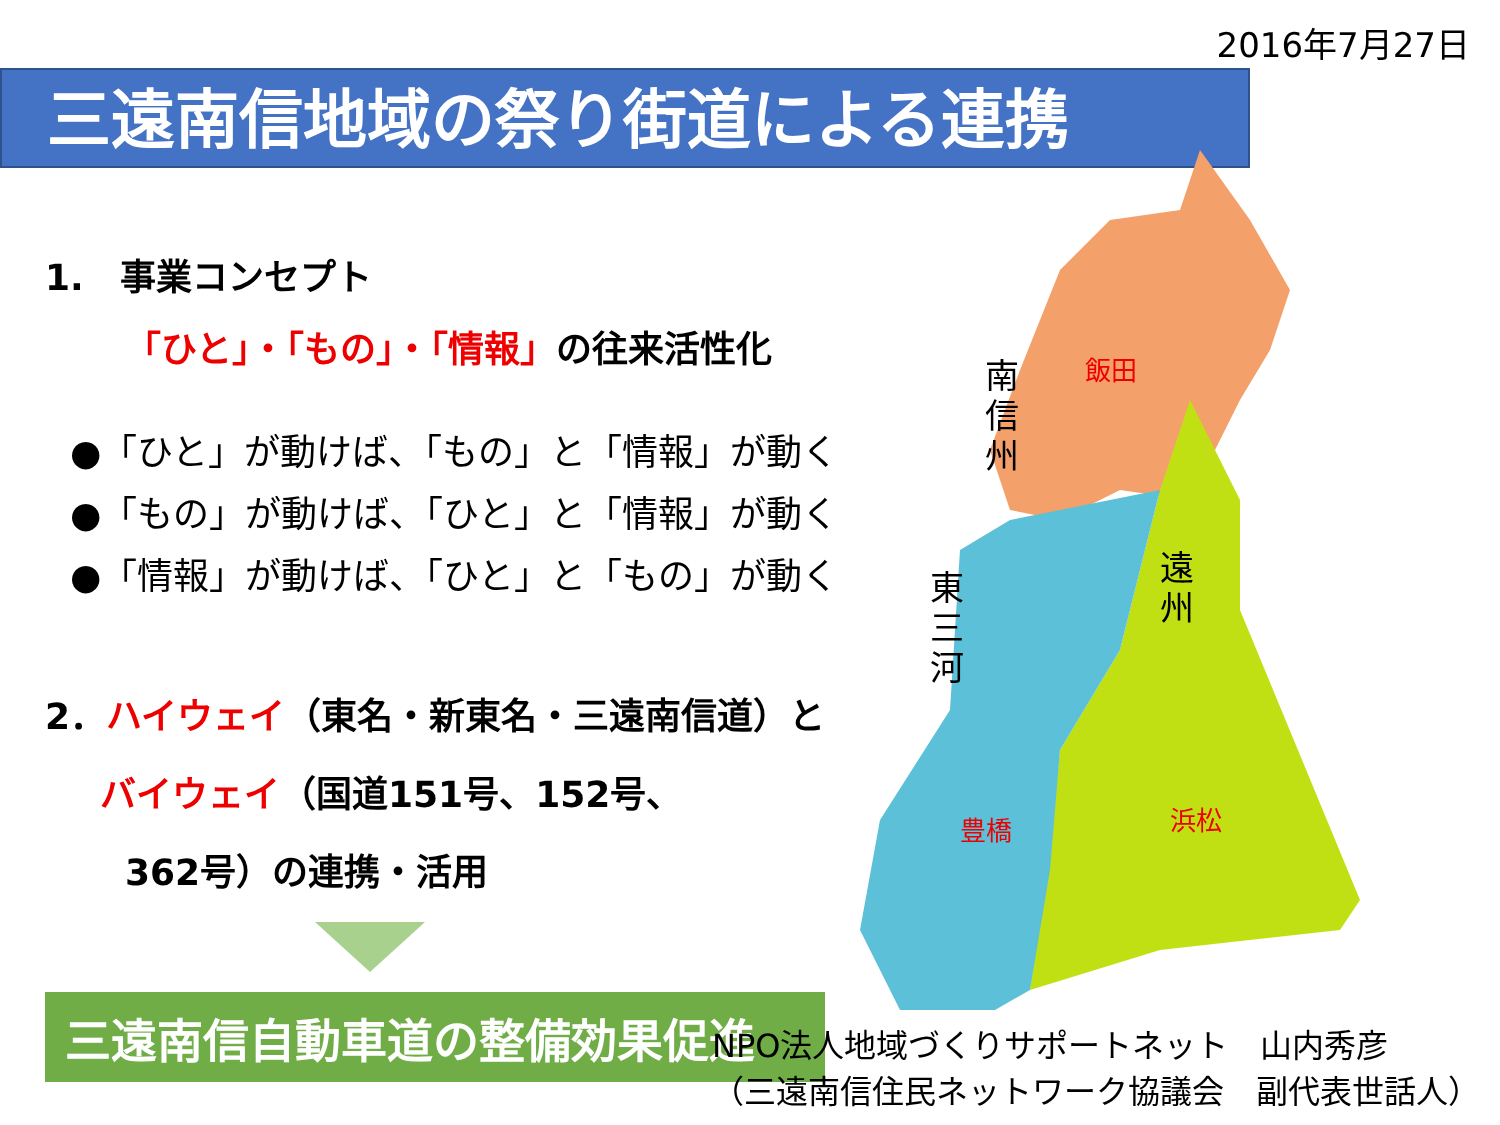2016年7月27日
三遠南信地域の祭り街道による連携
南
信
州
飯田
東
三
河
遠
州
豊橋
浜松
1.　事業コンセプト
「ひと」・「もの」・「情報」の往来活性化
●「ひと」が動けば、「もの」と「情報」が動く
●「もの」が動けば、「ひと」と「情報」が動く
●「情報」が動けば、「ひと」と「もの」が動く
2．ハイウェイ（東名・新東名・三遠南信道）と
バイウェイ（国道151号、152号、
362号）の連携・活用
三遠南信自動車道の整備効果促進
NPO法人地域づくりサポートネット　山内秀彦
（三遠南信住民ネットワーク協議会　副代表世話人）